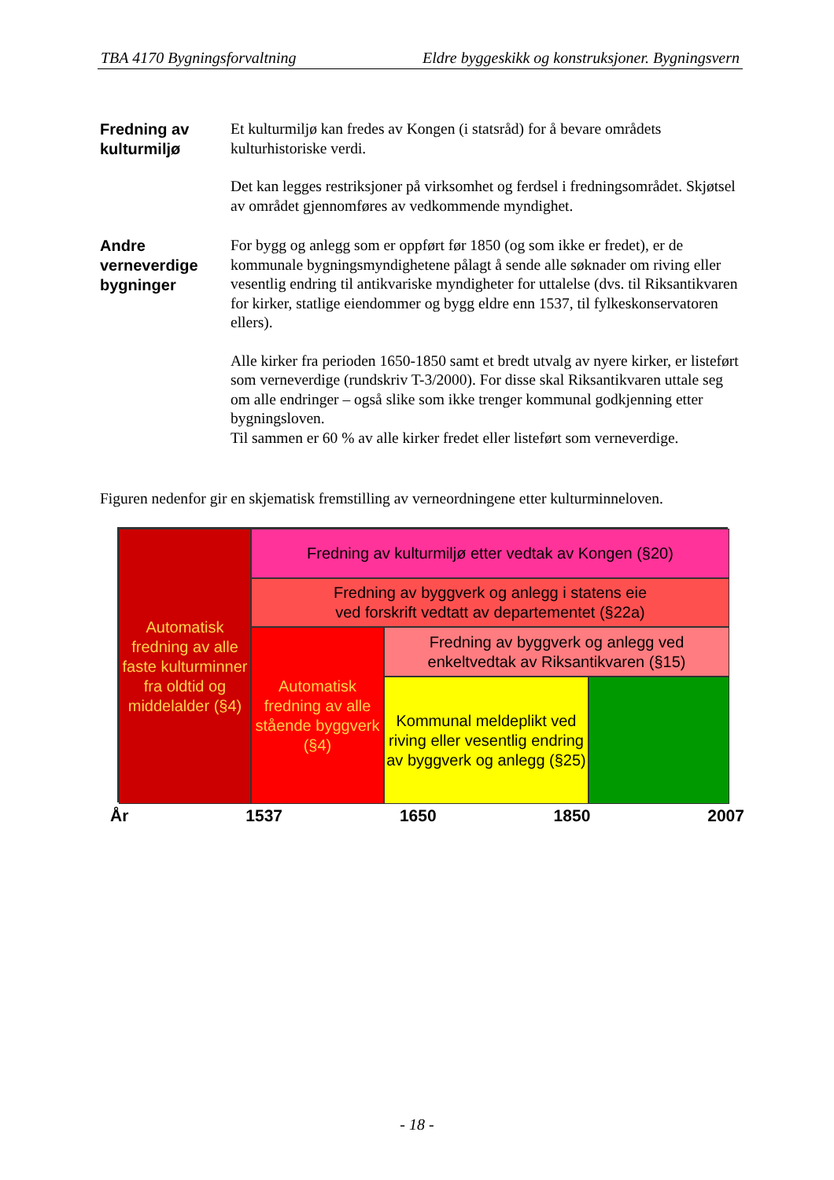TBA 4170 Bygningsforvaltning Eldre byggeskikk og konstruksjoner. Bygningsvern
Fredning av kulturmiljø
Et kulturmiljø kan fredes av Kongen (i statsråd) for å bevare områdets kulturhistoriske verdi.
Det kan legges restriksjoner på virksomhet og ferdsel i fredningsområdet. Skjøtsel av området gjennomføres av vedkommende myndighet.
Andre verneverdige bygninger
For bygg og anlegg som er oppført før 1850 (og som ikke er fredet), er de kommunale bygningsmyndighetene pålagt å sende alle søknader om riving eller vesentlig endring til antikvariske myndigheter for uttalelse (dvs. til Riksantikvaren for kirker, statlige eiendommer og bygg eldre enn 1537, til fylkeskonservatoren ellers).
Alle kirker fra perioden 1650-1850 samt et bredt utvalg av nyere kirker, er listeført som verneverdige (rundskriv T-3/2000). For disse skal Riksantikvaren uttale seg om alle endringer – også slike som ikke trenger kommunal godkjenning etter bygningsloven.
Til sammen er 60 % av alle kirker fredet eller listeført som verneverdige.
Figuren nedenfor gir en skjematisk fremstilling av verneordningene etter kulturminneloven.
Automatisk fredning av alle faste kulturminner fra oldtid og middelalder (§4)
Fredning av kulturmiljø etter vedtak av Kongen (§20)
Fredning av byggverk og anlegg i statens eie
ved forskrift vedtatt av departementet (§22a)
Automatisk fredning av alle stående byggverk (§4)
Fredning av byggverk og anlegg ved enkeltvedtak av Riksantikvaren (§15)
Kommunal meldeplikt ved riving eller vesentlig endring av byggverk og anlegg (§25)
År 1537 1650 1850 2007
- 18 -